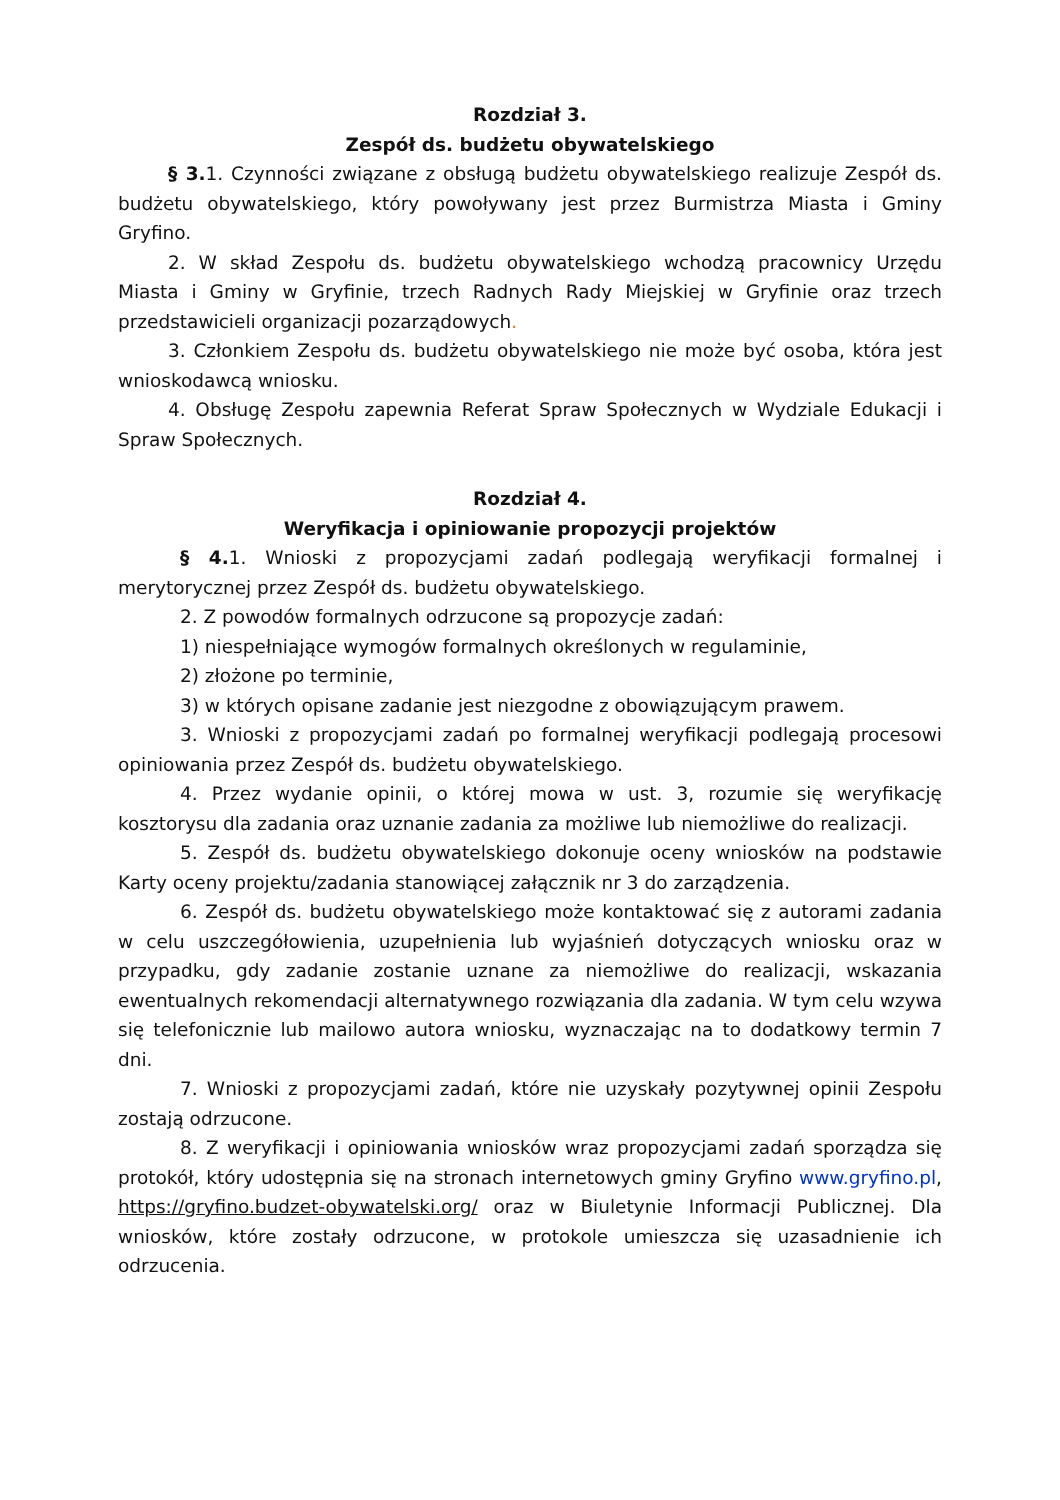Rozdział 3.
Zespół ds. budżetu obywatelskiego
§ 3. 1. Czynności związane z obsługą budżetu obywatelskiego realizuje Zespół ds. budżetu obywatelskiego, który powoływany jest przez Burmistrza Miasta i Gminy Gryfino.
2. W skład Zespołu ds. budżetu obywatelskiego wchodzą pracownicy Urzędu Miasta i Gminy w Gryfinie, trzech Radnych Rady Miejskiej w Gryfinie oraz trzech przedstawicieli organizacji pozarządowych.
3. Członkiem Zespołu ds. budżetu obywatelskiego nie może być osoba, która jest wnioskodawcą wniosku.
4. Obsługę Zespołu zapewnia Referat Spraw Społecznych w Wydziale Edukacji i Spraw Społecznych.
Rozdział 4.
Weryfikacja i opiniowanie propozycji projektów
§ 4. 1. Wnioski z propozycjami zadań podlegają weryfikacji formalnej i merytorycznej przez Zespół ds. budżetu obywatelskiego.
2. Z powodów formalnych odrzucone są propozycje zadań:
1) niespełniające wymogów formalnych określonych w regulaminie,
2) złożone po terminie,
3) w których opisane zadanie jest niezgodne z obowiązującym prawem.
3. Wnioski z propozycjami zadań po formalnej weryfikacji podlegają procesowi opiniowania przez Zespół ds. budżetu obywatelskiego.
4. Przez wydanie opinii, o której mowa w ust. 3, rozumie się weryfikację kosztorysu dla zadania oraz uznanie zadania za możliwe lub niemożliwe do realizacji.
5. Zespół ds. budżetu obywatelskiego dokonuje oceny wniosków na podstawie Karty oceny projektu/zadania stanowiącej załącznik nr 3 do zarządzenia.
6. Zespół ds. budżetu obywatelskiego może kontaktować się z autorami zadania w celu uszczegółowienia, uzupełnienia lub wyjaśnień dotyczących wniosku oraz w przypadku, gdy zadanie zostanie uznane za niemożliwe do realizacji, wskazania ewentualnych rekomendacji alternatywnego rozwiązania dla zadania. W tym celu wzywa się telefonicznie lub mailowo autora wniosku, wyznaczając na to dodatkowy termin 7 dni.
7. Wnioski z propozycjami zadań, które nie uzyskały pozytywnej opinii Zespołu zostają odrzucone.
8. Z weryfikacji i opiniowania wniosków wraz propozycjami zadań sporządza się protokół, który udostępnia się na stronach internetowych gminy Gryfino www.gryfino.pl, https://gryfino.budzet-obywatelski.org/ oraz w Biuletynie Informacji Publicznej. Dla wniosków, które zostały odrzucone, w protokole umieszcza się uzasadnienie ich odrzucenia.